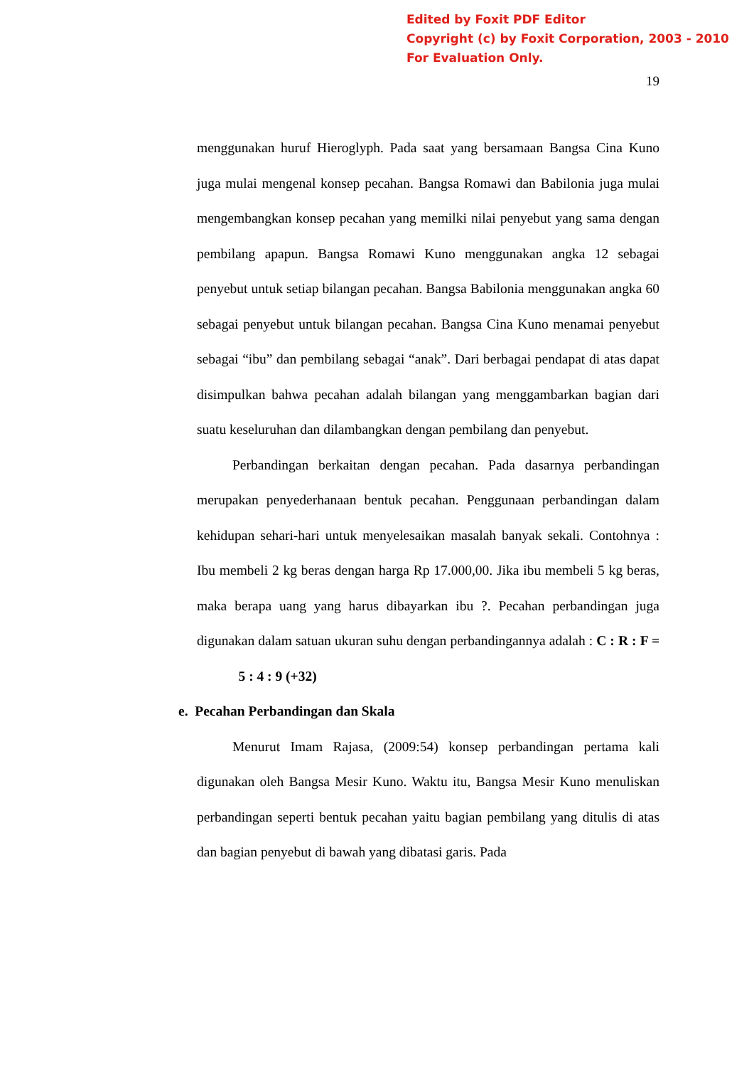Edited by Foxit PDF Editor
Copyright (c) by Foxit Corporation, 2003 - 2010
For Evaluation Only.
19
menggunakan huruf Hieroglyph. Pada saat yang bersamaan Bangsa Cina Kuno juga mulai mengenal konsep pecahan. Bangsa Romawi dan Babilonia juga mulai mengembangkan konsep pecahan yang memilki nilai penyebut yang sama dengan pembilang apapun. Bangsa Romawi Kuno menggunakan angka 12 sebagai penyebut untuk setiap bilangan pecahan. Bangsa Babilonia menggunakan angka 60 sebagai penyebut untuk bilangan pecahan. Bangsa Cina Kuno menamai penyebut sebagai “ibu” dan pembilang sebagai “anak”. Dari berbagai pendapat di atas dapat disimpulkan bahwa pecahan adalah bilangan yang menggambarkan bagian dari suatu keseluruhan dan dilambangkan dengan pembilang dan penyebut.
Perbandingan berkaitan dengan pecahan. Pada dasarnya perbandingan merupakan penyederhanaan bentuk pecahan. Penggunaan perbandingan dalam kehidupan sehari-hari untuk menyelesaikan masalah banyak sekali. Contohnya : Ibu membeli 2 kg beras dengan harga Rp 17.000,00. Jika ibu membeli 5 kg beras, maka berapa uang yang harus dibayarkan ibu ?. Pecahan perbandingan juga digunakan dalam satuan ukuran suhu dengan perbandingannya adalah : C : R : F = 5 : 4 : 9 (+32)
e. Pecahan Perbandingan dan Skala
Menurut Imam Rajasa, (2009:54) konsep perbandingan pertama kali digunakan oleh Bangsa Mesir Kuno. Waktu itu, Bangsa Mesir Kuno menuliskan perbandingan seperti bentuk pecahan yaitu bagian pembilang yang ditulis di atas dan bagian penyebut di bawah yang dibatasi garis. Pada